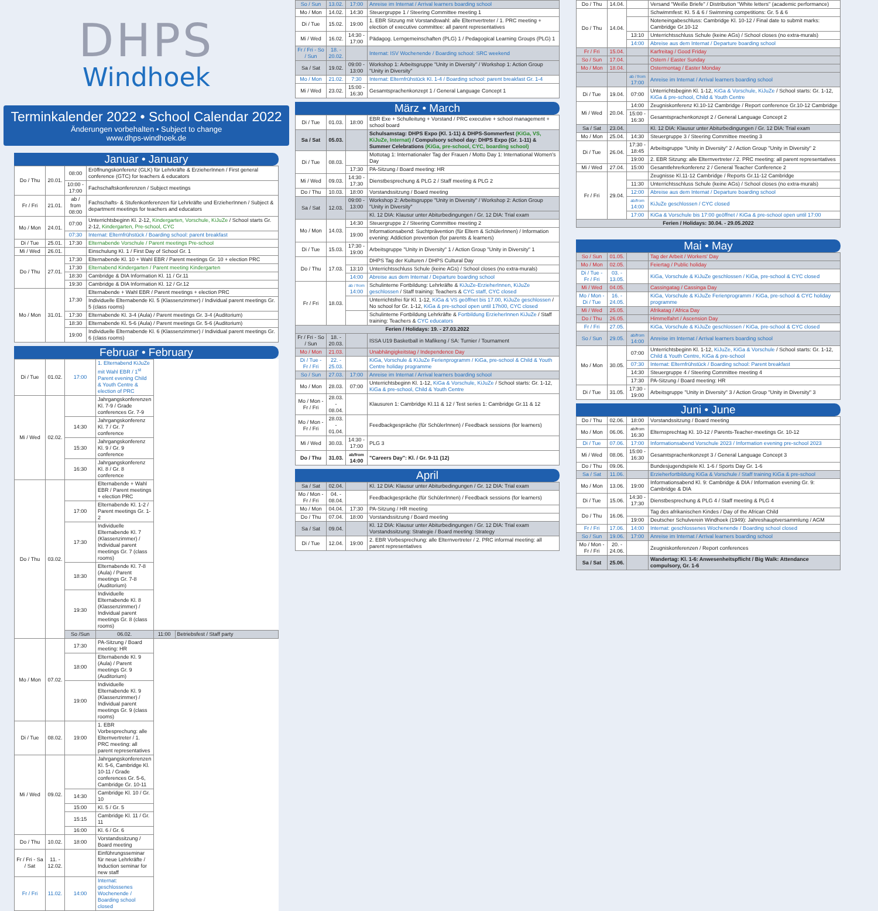DHPS
Windhoek
Terminkalender 2022 • School Calendar 2022
Änderungen vorbehalten • Subject to change
www.dhps-windhoek.de
Januar • January
| Do / Thu | 20.01. | 08:00 | Eröffnungskonferenz (GLK) für Lehrkräfte & ErzieherInnen / First general conference (GTC) for teachers & educators |
| | | 10:00 - 17:00 | Fachschaftskonferenzen / Subject meetings |
| Fr / Fri | 21.01. | ab / from 08:00 | Fachschafts- & Stufenkonferenzen für Lehrkräfte und ErzieherInnen / Subject & department meetings for teachers and educators |
| Mo / Mon | 24.01. | 07:00 | Unterrichtsbeginn Kl. 2-12, Kindergarten, Vorschule, KiJuZe / School starts Gr. 2-12, Kindergarten, Pre-school, CYC |
| | | 07:30 | Internat: Elternfrühstück / Boarding school: parent breakfast |
| Di / Tue | 25.01. | 17:30 | Elternabende Vorschule / Parent meetings Pre-school |
| Mi / Wed | 26.01. | | Einschulung Kl. 1 / First Day of School Gr. 1 |
| Do / Thu | 27.01. | 17:30 | Elternabende Kl. 10 + Wahl EBR / Parent meetings Gr. 10 + election PRC |
| | | 17:30 | Elternabend Kindergarten / Parent meeting Kindergarten |
| | | 18:30 | Cambridge & DIA Information Kl. 11 / Gr.11 |
| | | 19:30 | Cambridge & DIA Information Kl. 12 / Gr.12 |
| Mo / Mon | 31.01. | 17:30 | Elternabende + Wahl EBR / Parent meetings + election PRC |
| | | | Individuelle Elternabende Kl. 5 (Klassenzimmer) / Individual parent meetings Gr. 5 (class rooms) |
| | | 17:30 | Elternabende Kl. 3-4 (Aula) / Parent meetings Gr. 3-4 (Auditorium) |
| | | 18:30 | Elternabende Kl. 5-6 (Aula) / Parent meetings Gr. 5-6 (Auditorium) |
| | | 19:00 | Individuelle Elternabende Kl. 6 (Klassenzimmer) / Individual parent meetings Gr. 6 (class rooms) |
Februar • February
| Di / Tue | 01.02. | 17:00 | 1. Elternabend KiJuZe mit Wahl EBR / 1<sup>st</sup> Parent evening Child & Youth Centre & election of PRC | | |
| Mi / Wed | 02.02. | | Jahrgangskonferenzen Kl. 7-9 / Grade conferences Gr. 7-9 | | |
| | | 14:30 | Jahrgangskonferenz Kl. 7 / Gr. 7 conference | | |
| | | 15:30 | Jahrgangskonferenz Kl. 9 / Gr. 9 conference | | |
| | | 16:30 | Jahrgangskonferenz Kl. 8 / Gr. 8 conference | | |
| Do / Thu | 03.02. | | Elternabende + Wahl EBR / Parent meetings + election PRC | | |
| | | 17:00 | Elternabende Kl. 1-2 / Parent meetings Gr. 1-2 | | |
| | | 17:30 | Individuelle Elternabende Kl. 7 (Klassenzimmer) / Individual parent meetings Gr. 7 (class rooms) | | |
| | | 18:30 | Elternabende Kl. 7-8 (Aula) / Parent meetings Gr. 7-8 (Auditorium) | | |
| | | 19:30 | Individuelle Elternabende Kl. 8 (Klassenzimmer) / Individual parent meetings Gr. 8 (class rooms) | | |
| | | So /Sun | 06.02. | 11:00 | Betriebsfest / Staff party |
| Mo / Mon | 07.02. | 17:30 | PA-Sitzung / Board meeting: HR | | |
| | | 18:00 | Elternabende Kl. 9 (Aula) / Parent meetings Gr. 9 (Auditorium) | | |
| | | 19:00 | Individuelle Elternabende Kl. 9 (Klassenzimmer) / Individual parent meetings Gr. 9 (class rooms) | | |
| Di / Tue | 08.02. | 19:00 | 1. EBR Vorbesprechung: alle Elternvertreter / 1. PRC meeting: all parent representatives | | |
| Mi / Wed | 09.02. | | Jahrgangskonferenzen Kl. 5-6, Cambridge Kl. 10-11 / Grade conferences Gr. 5-6, Cambridge Gr. 10-11 | | |
| | | 14:30 | Cambridge Kl. 10 / Gr. 10 | | |
| | | 15:00 | Kl. 5 / Gr. 5 | | |
| | | 15:15 | Cambridge Kl. 11 / Gr. 11 | | |
| | | 16:00 | Kl. 6 / Gr. 6 | | |
| Do / Thu | 10.02. | 18:00 | Vorstandssitzung / Board meeting | | |
| Fr / Fri - Sa / Sat | 11. - 12.02. | | Einführungsseminar für neue Lehrkräfte / Induction seminar for new staff | | |
| Fr / Fri | 11.02. | 14:00 | Internat: geschlossenes Wochenende / Boarding school closed | | |
| So / Sun | 13.02. | 17:00 | Anreise im Internat / Arrival learners boarding school |
| Mo / Mon | 14.02. | 14:30 | Steuergruppe 1 / Steering Committee meeting 1 |
| Di / Tue | 15.02. | 19:00 | 1. EBR Sitzung mit Vorstandswahl: alle Elternvertreter / 1. PRC meeting + election of executive committee: all parent representatives |
| Mi / Wed | 16.02. | 14:30 - 17:00 | Pädagog. Lerngemeinschaften (PLG) 1 / Pedagogical Learning Groups (PLG) 1 |
| Fr / Fri - So / Sun | 18. - 20.02. | | Internat: ISV Wochenende / Boarding school: SRC weekend |
| Sa / Sat | 19.02. | 09:00 - 13:00 | Workshop 1: Arbeitsgruppe "Unity in Diversity" / Workshop 1: Action Group "Unity in Diversity" |
| Mo / Mon | 21.02. | 7:30 | Internat: Elternfrühstück Kl. 1-4 / Boarding school: parent breakfast Gr. 1-4 |
| Mi / Wed | 23.02. | 15:00 - 16:30 | Gesamtsprachenkonzept 1 / General Language Concept 1 |
März • March
| Di / Tue | 01.03. | 18:00 | EBR Exe + Schulleitung + Vorstand / PRC executive + school management + school board |
| Sa / Sat | 05.03. | | Schulsamstag: DHPS Expo (Kl. 1-11) & DHPS-Sommerfest (KiGa, VS, KiJuZe, Internat) / Compulsory school day: DHPS Expo (Gr. 1-11) & Summer Celebrations (KiGa, pre-school, CYC, boarding school) |
| Di / Tue | 08.03. | | Mottotag 1: Internationaler Tag der Frauen / Motto Day 1: International Women's Day |
| | | 17:30 | PA-Sitzung / Board meeting: HR |
| Mi / Wed | 09.03. | 14:30 - 17:30 | Dienstbesprechung & PLG 2 / Staff meeting & PLG 2 |
| Do / Thu | 10.03. | 18:00 | Vorstandssitzung / Board meeting |
| Sa / Sat | 12.03. | 09:00 - 13:00 | Workshop 2: Arbeitsgruppe "Unity in Diversity" / Workshop 2: Action Group "Unity in Diversity" |
| | | | Kl. 12 DIA: Klausur unter Abiturbedingungen / Gr. 12 DIA: Trial exam |
| Mo / Mon | 14.03. | 14:30 | Steuergruppe 2 / Steering Committee meeting 2 |
| | | 19:00 | Informationsabend: Suchtprävention (für Eltern & SchülerInnen) / Information evening: Addiction prevention (for parents & learners) |
| Di / Tue | 15.03. | 17:30 - 19:00 | Arbeitsgruppe "Unity in Diversity" 1 / Action Group "Unity in Diversity" 1 |
| Do / Thu | 17.03. | | DHPS Tag der Kulturen / DHPS Cultural Day |
| | | 13:10 | Unterrichtsschluss Schule (keine AGs) / School closes (no extra-murals) |
| | | 14:00 | Abreise aus dem Internat / Departure boarding school |
| Fr / Fri | 18.03. | ab / from 14:00 | Schulinterne Fortbildung: Lehrkräfte & KiJuZe-ErzieherInnen, KiJuZe geschlossen / Staff training: Teachers & CYC staff, CYC closed |
| | | | Unterrichtsfrei für Kl. 1-12, KiGa & VS geöffnet bis 17.00, KiJuZe geschlossen / No school for Gr. 1-12, KiGa & pre-school open until 17h00, CYC closed |
| | | | Schulinterne Fortbildung Lehrkräfte & Fortbildung ErzieherInnen KiJuZe / Staff training: Teachers & CYC educators |
| Ferien / Holidays: 19. - 27.03.2022 | | | |
| Fr / Fri - So / Sun | 18. - 20.03. | | ISSA U19 Basketball in Mafikeng / SA: Turnier / Tournament |
| Mo / Mon | 21.03. | | Unabhängigkeitstag / Independence Day |
| Di / Tue - Fr / Fri | 22. - 25.03. | | KiGa, Vorschule & KiJuZe Ferienprogramm / KiGa, pre-school & Child & Youth Centre holiday programme |
| So / Sun | 27.03. | 17:00 | Anreise im Internat / Arrival learners boarding school |
| Mo / Mon | 28.03. | 07:00 | Unterrichtsbeginn Kl. 1-12, KiGa & Vorschule, KiJuZe / School starts: Gr. 1-12, KiGa & pre-school, Child & Youth Centre |
| Mo / Mon - Fr / Fri | 28.03. - 08.04. | | Klausuren 1: Cambridge Kl.11 & 12 / Test series 1: Cambridge Gr.11 & 12 |
| Mo / Mon - Fr / Fri | 28.03. - 01.04. | | Feedbackgespräche (für SchülerInnen) / Feedback sessions (for learners) |
| Mi / Wed | 30.03. | 14:30 - 17:00 | PLG 3 |
| Do / Thu | 31.03. | ab/from 14:00 | "Careers Day": Kl. / Gr. 9-11 (12) |
April
| Sa / Sat | 02.04. | | Kl. 12 DIA: Klausur unter Abiturbedingungen / Gr. 12 DIA: Trial exam |
| Mo / Mon - Fr / Fri | 04. - 08.04. | | Feedbackgespräche (für SchülerInnen) / Feedback sessions (for learners) |
| Mo / Mon | 04.04. | 17:30 | PA-Sitzung / HR meeting |
| Do / Thu | 07.04. | 18:00 | Vorstandssitzung / Board meeting |
| Sa / Sat | 09.04. | | Kl. 12 DIA: Klausur unter Abiturbedingungen / Gr. 12 DIA: Trial exam Vorstandssitzung: Strategie / Board meeting: Strategy |
| Di / Tue | 12.04. | 19:00 | 2. EBR Vorbesprechung: alle Elternvertreter / 2. PRC informal meeting: all parent representatives |
| Do / Thu | 14.04. | | Versand "Weiße Briefe" / Distribution "White letters" (academic performance) |
| Do / Thu | 14.04. | | Schwimmfest: Kl. 5 & 6 / Swimming competitions: Gr. 5 & 6 |
| | | | Noteneingabeschluss: Cambridge Kl. 10-12 / Final date to submit marks: Cambridge Gr.10-12 |
| | | 13:10 | Unterrichtsschluss Schule (keine AGs) / School closes (no extra-murals) |
| | | 14:00 | Abreise aus dem Internat / Departure boarding school |
| Fr / Fri | 15.04. | | Karfreitag / Good Friday |
| So / Sun | 17.04. | | Ostern / Easter Sunday |
| Mo / Mon | 18.04. | | Ostermontag / Easter Monday |
| | | ab / from 17:00 | Anreise im Internat / Arrival learners boarding school |
| Di / Tue | 19.04. | 07:00 | Unterrichtsbeginn Kl. 1-12, KiGa & Vorschule, KiJuZe / School starts: Gr. 1-12, KiGa & pre-school, Child & Youth Centre |
| Mi / Wed | 20.04. | 14:00 | Zeugniskonferenz Kl.10-12 Cambridge / Report conference Gr.10-12 Cambridge |
| | | 15:00 - 16:30 | Gesamtsprachenkonzept 2 / General Language Concept 2 |
| Sa / Sat | 23.04. | | Kl. 12 DIA: Klausur unter Abiturbedingungen / Gr. 12 DIA: Trial exam |
| Mo / Mon | 25.04. | 14:30 | Steuergruppe 3 / Steering Committee meeting 3 |
| Di / Tue | 26.04. | 17:30 - 18:45 | Arbeitsgruppe "Unity in Diversity" 2 / Action Group "Unity in Diversity" 2 |
| | | 19:00 | 2. EBR Sitzung: alle Elternvertreter / 2. PRC meeting: all parent representatives |
| Mi / Wed | 27.04. | 15:00 | Gesamtlehrerkonferenz 2 / General Teacher Conference 2 |
| Fr / Fri | 29.04. | | Zeugnisse Kl.11-12 Cambridge / Reports Gr.11-12 Cambridge |
| | | 11:30 | Unterrichtsschluss Schule (keine AGs) / School closes (no extra-murals) |
| | | 12:00 | Abreise aus dem Internat / Departure boarding school |
| | | ab/from 14:00 | KiJuZe geschlossen / CYC closed |
| | | 17:00 | KiGa & Vorschule bis 17:00 geöffnet / KiGa & pre-school open until 17:00 |
| Ferien / Holidays: 30.04. - 29.05.2022 | | | |
Mai • May
| So / Sun | 01.05. | | Tag der Arbeit / Workers' Day |
| Mo / Mon | 02.05. | | Feiertag / Public holiday |
| Di / Tue - Fr / Fri | 03. - 13.05. | | KiGa, Vorschule & KiJuZe geschlossen / KiGa, pre-school & CYC closed |
| Mi / Wed | 04.05. | | Cassingatag / Cassinga Day |
| Mo / Mon - Di / Tue | 16. - 24.05. | | KiGa, Vorschule & KiJuZe Ferienprogramm / KiGa, pre-school & CYC holiday programme |
| Mi / Wed | 25.05. | | Afrikatag / Africa Day |
| Do / Thu | 26.05. | | Himmelfahrt / Ascension Day |
| Fr / Fri | 27.05. | | KiGa, Vorschule & KiJuZe geschlossen / KiGa, pre-school & CYC closed |
| So / Sun | 29.05. | ab/from 14:00 | Anreise im Internat / Arrival learners boarding school |
| Mo / Mon | 30.05. | 07:00 | Unterrichtsbeginn Kl. 1-12, KiJuZe, KiGa & Vorschule / School starts: Gr. 1-12, Child & Youth Centre, KiGa & pre-school |
| | | 07:30 | Internat: Elternfrühstück / Boarding school: Parent breakfast |
| | | 14:30 | Steuergruppe 4 / Steering Committee meeting 4 |
| | | 17:30 | PA-Sitzung / Board meeting: HR |
| Di / Tue | 31.05. | 17:30 - 19:00 | Arbeitsgruppe "Unity in Diversity" 3 / Action Group "Unity in Diversity" 3 |
Juni • June
| Do / Thu | 02.06. | 18:00 | Vorstandssitzung / Board meeting |
| Mo / Mon | 06.06. | ab/from 16:30 | Elternsprechtag Kl. 10-12 / Parents-Teacher-meetings Gr. 10-12 |
| Di / Tue | 07.06. | 17:00 | Informationsabend Vorschule 2023 / Information evening pre-school 2023 |
| Mi / Wed | 08.06. | 15:00 - 16:30 | Gesamtsprachenkonzept 3 / General Language Concept 3 |
| Do / Thu | 09.06. | | Bundesjugendspiele Kl. 1-6 / Sports Day Gr. 1-6 |
| Sa / Sat | 11.06. | | Erzieherfortbildung KiGa & Vorschule / Staff training KiGa & pre-school |
| Mo / Mon | 13.06. | 19:00 | Informationsabend Kl. 9: Cambridge & DIA / Information evening Gr. 9: Cambridge & DIA |
| Di / Tue | 15.06. | 14:30 - 17:30 | Dienstbesprechung & PLG 4 / Staff meeting & PLG 4 |
| Do / Thu | 16.06. | | Tag des afrikanischen Kindes / Day of the African Child |
| | | 19:00 | Deutscher Schulverein Windhoek (1949): Jahreshauptversammlung / AGM |
| Fr / Fri | 17.06. | 14:00 | Internat: geschlossenes Wochenende / Boarding school closed |
| So / Sun | 19.06. | 17:00 | Anreise im Internat / Arrival learners boarding school |
| Mo / Mon - Fr / Fri | 20. - 24.06. | | Zeugniskonferenzen / Report conferences |
| Sa / Sat | 25.06. | | Wandertag: Kl. 1-6: Anwesenheitspflicht / Big Walk: Attendance compulsory, Gr. 1-6 |